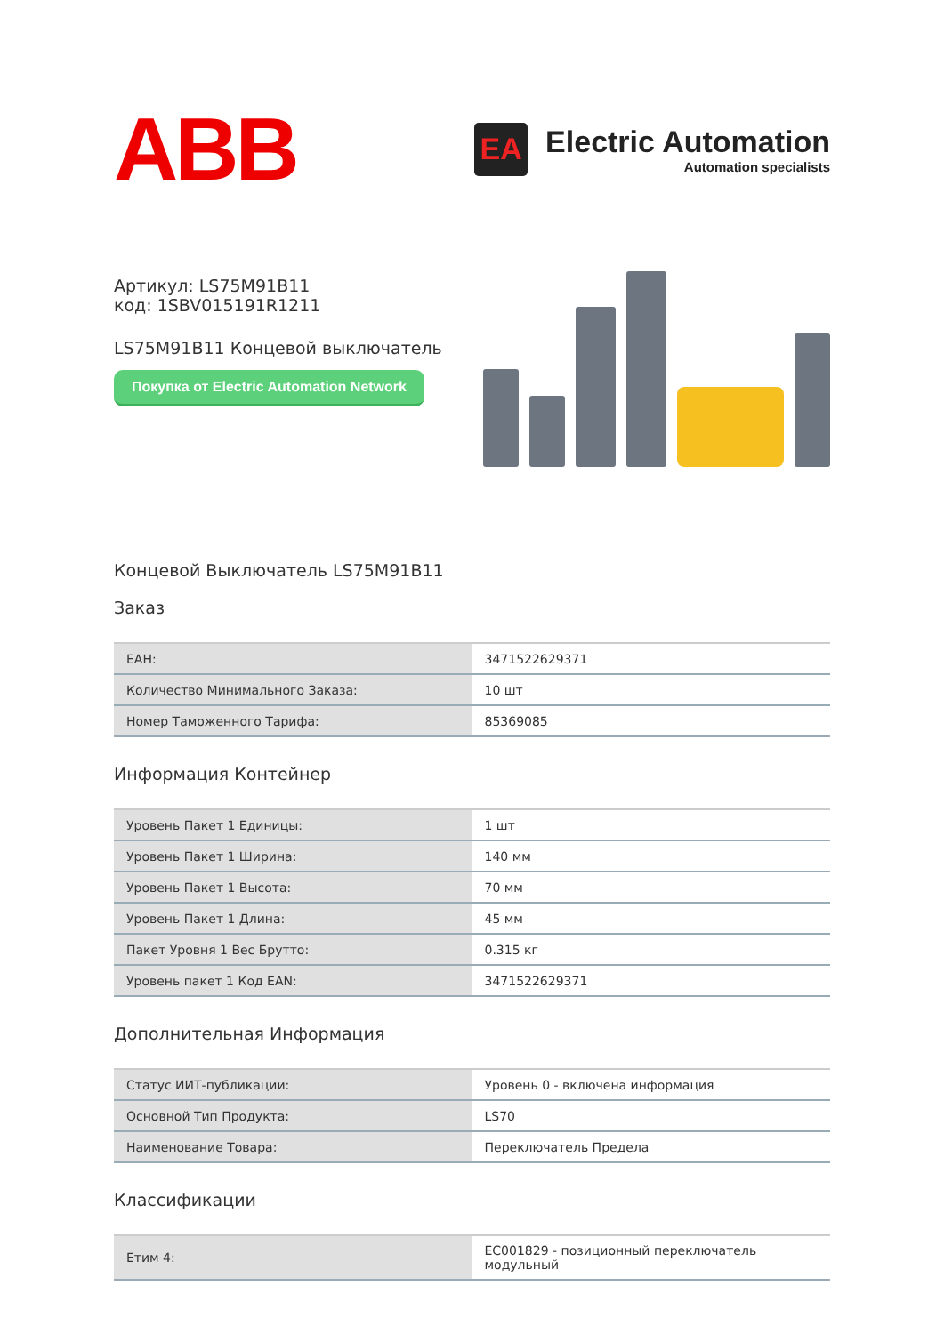ABB
EA
Electric Automation
Automation specialists
Артикул: LS75M91B11
код: 1SBV015191R1211
LS75M91B11 Концевой выключатель
Покупка от Electric Automation Network
Концевой Выключатель LS75M91B11
Заказ
| EAH: | 3471522629371 |
| Количество Минимального Заказа: | 10 шт |
| Номер Таможенного Тарифа: | 85369085 |
Информация Контейнер
| Уровень Пакет 1 Единицы: | 1 шт |
| Уровень Пакет 1 Ширина: | 140 мм |
| Уровень Пакет 1 Высота: | 70 мм |
| Уровень Пакет 1 Длина: | 45 мм |
| Пакет Уровня 1 Вес Брутто: | 0.315 кг |
| Уровень пакет 1 Код EAN: | 3471522629371 |
Дополнительная Информация
| Статус ИИТ-публикации: | Уровень 0 - включена информация |
| Основной Тип Продукта: | LS70 |
| Наименование Товара: | Переключатель Предела |
Классификации
| Етим 4: | EC001829 - позиционный переключатель модульный |